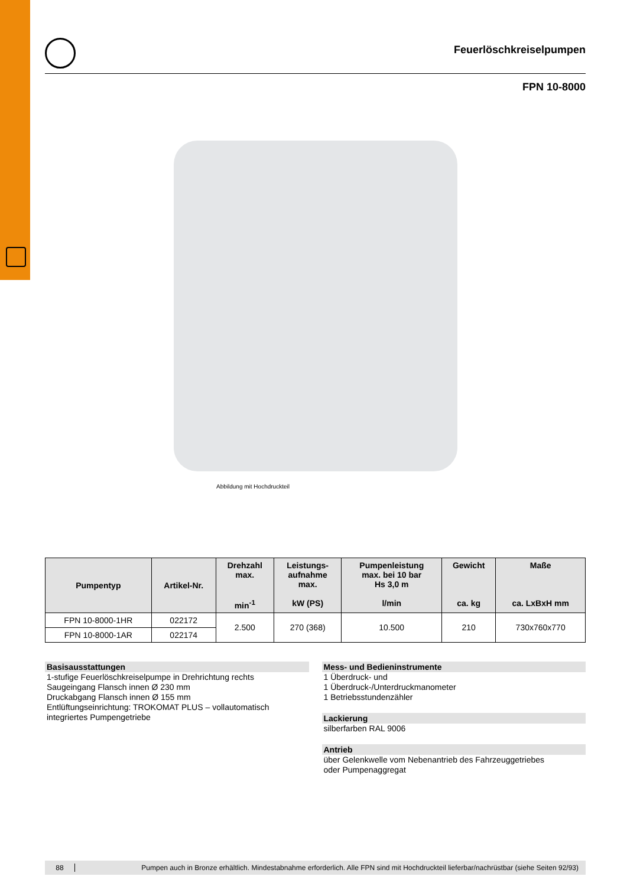Feuerlöschkreiselpumpen
FPN 10-8000
Abbildung mit Hochdruckteil
| Pumpentyp | Artikel-Nr. | Drehzahl max. min<sup>-1</sup> | Leistungs- aufnahme max. kW (PS) | Pumpenleistung max. bei 10 bar Hs 3,0 m l/min | Gewicht ca. kg | Maße ca. LxBxH mm |
| --- | --- | --- | --- | --- | --- | --- |
| FPN 10-8000-1HR | 022172 | 2.500 | 270 (368) | 10.500 | 210 | 730x760x770 |
| FPN 10-8000-1AR | 022174 | | | | | |
Basisausstattungen
1-stufige Feuerlöschkreiselpumpe in Drehrichtung rechts
Saugeingang Flansch innen Ø 230 mm
Druckabgang Flansch innen Ø 155 mm
Entlüftungseinrichtung: TROKOMAT PLUS – vollautomatisch
integriertes Pumpengetriebe
Mess- und Bedieninstrumente
1 Überdruck- und
1 Überdruck-/Unterdruckmanometer
1 Betriebsstundenzähler
Lackierung
silberfarben RAL 9006
Antrieb
über Gelenkwelle vom Nebenantrieb des Fahrzeuggetriebes
oder Pumpenaggregat
88 Pumpen auch in Bronze erhältlich. Mindestabnahme erforderlich. Alle FPN sind mit Hochdruckteil lieferbar/nachrüstbar (siehe Seiten 92/93)